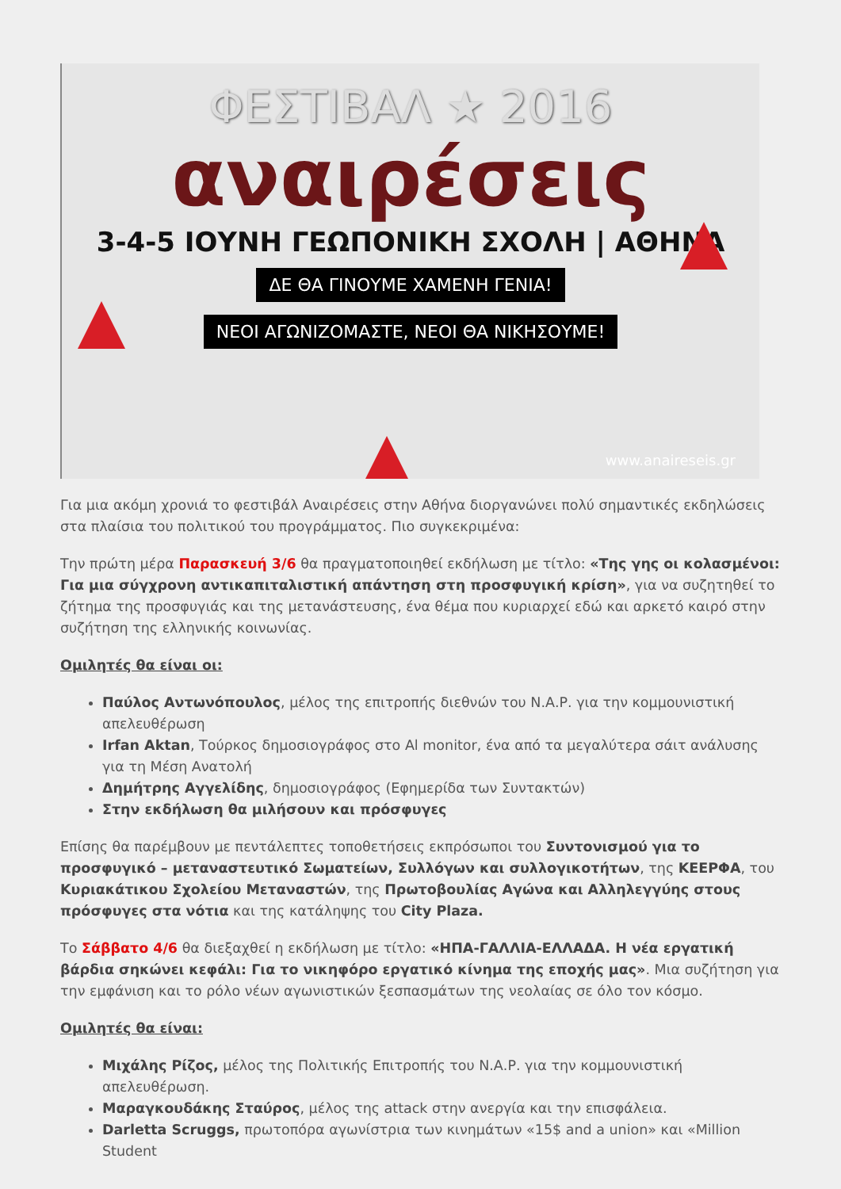ΦΕΣΤΙΒΑΛ ★ 2016
αναιρέσεις
3-4-5 ΙΟΥΝΗ ΓΕΩΠΟΝΙΚΗ ΣΧΟΛΗ | ΑΘΗΝΑ
ΔΕ ΘΑ ΓΙΝΟΥΜΕ ΧΑΜΕΝΗ ΓΕΝΙΑ!
ΝΕΟΙ ΑΓΩΝΙΖΟΜΑΣΤΕ, ΝΕΟΙ ΘΑ ΝΙΚΗΣΟΥΜΕ!
www.anaireseis.gr
Για μια ακόμη χρονιά το φεστιβάλ Αναιρέσεις στην Αθήνα διοργανώνει πολύ σημαντικές εκδηλώσεις στα πλαίσια του πολιτικού του προγράμματος. Πιο συγκεκριμένα:
Την πρώτη μέρα Παρασκευή 3/6 θα πραγματοποιηθεί εκδήλωση με τίτλο: «Της γης οι κολασμένοι: Για μια σύγχρονη αντικαπιταλιστική απάντηση στη προσφυγική κρίση», για να συζητηθεί το ζήτημα της προσφυγιάς και της μετανάστευσης, ένα θέμα που κυριαρχεί εδώ και αρκετό καιρό στην συζήτηση της ελληνικής κοινωνίας.
Ομιλητές θα είναι οι:
Παύλος Αντωνόπουλος, μέλος της επιτροπής διεθνών του Ν.Α.Ρ. για την κομμουνιστική απελευθέρωση
Irfan Aktan, Τούρκος δημοσιογράφος στο Al monitor, ένα από τα μεγαλύτερα σάιτ ανάλυσης για τη Μέση Ανατολή
Δημήτρης Αγγελίδης, δημοσιογράφος (Εφημερίδα των Συντακτών)
Στην εκδήλωση θα μιλήσουν και πρόσφυγες
Επίσης θα παρέμβουν με πεντάλεπτες τοποθετήσεις εκπρόσωποι του Συντονισμού για το προσφυγικό – μεταναστευτικό Σωματείων, Συλλόγων και συλλογικοτήτων, της ΚΕΕΡΦΑ, του Κυριακάτικου Σχολείου Μεταναστών, της Πρωτοβουλίας Αγώνα και Αλληλεγγύης στους πρόσφυγες στα νότια και της κατάληψης του City Plaza.
Το Σάββατο 4/6 θα διεξαχθεί η εκδήλωση με τίτλο: «ΗΠΑ-ΓΑΛΛΙΑ-ΕΛΛΑΔΑ. Η νέα εργατική βάρδια σηκώνει κεφάλι: Για το νικηφόρο εργατικό κίνημα της εποχής μας». Μια συζήτηση για την εμφάνιση και το ρόλο νέων αγωνιστικών ξεσπασμάτων της νεολαίας σε όλο τον κόσμο.
Ομιλητές θα είναι:
Μιχάλης Ρίζος, μέλος της Πολιτικής Επιτροπής του Ν.Α.Ρ. για την κομμουνιστική απελευθέρωση.
Μαραγκουδάκης Σταύρος, μέλος της attack στην ανεργία και την επισφάλεια.
Darletta Scruggs, πρωτοπόρα αγωνίστρια των κινημάτων «15$ and a union» και «Million Student